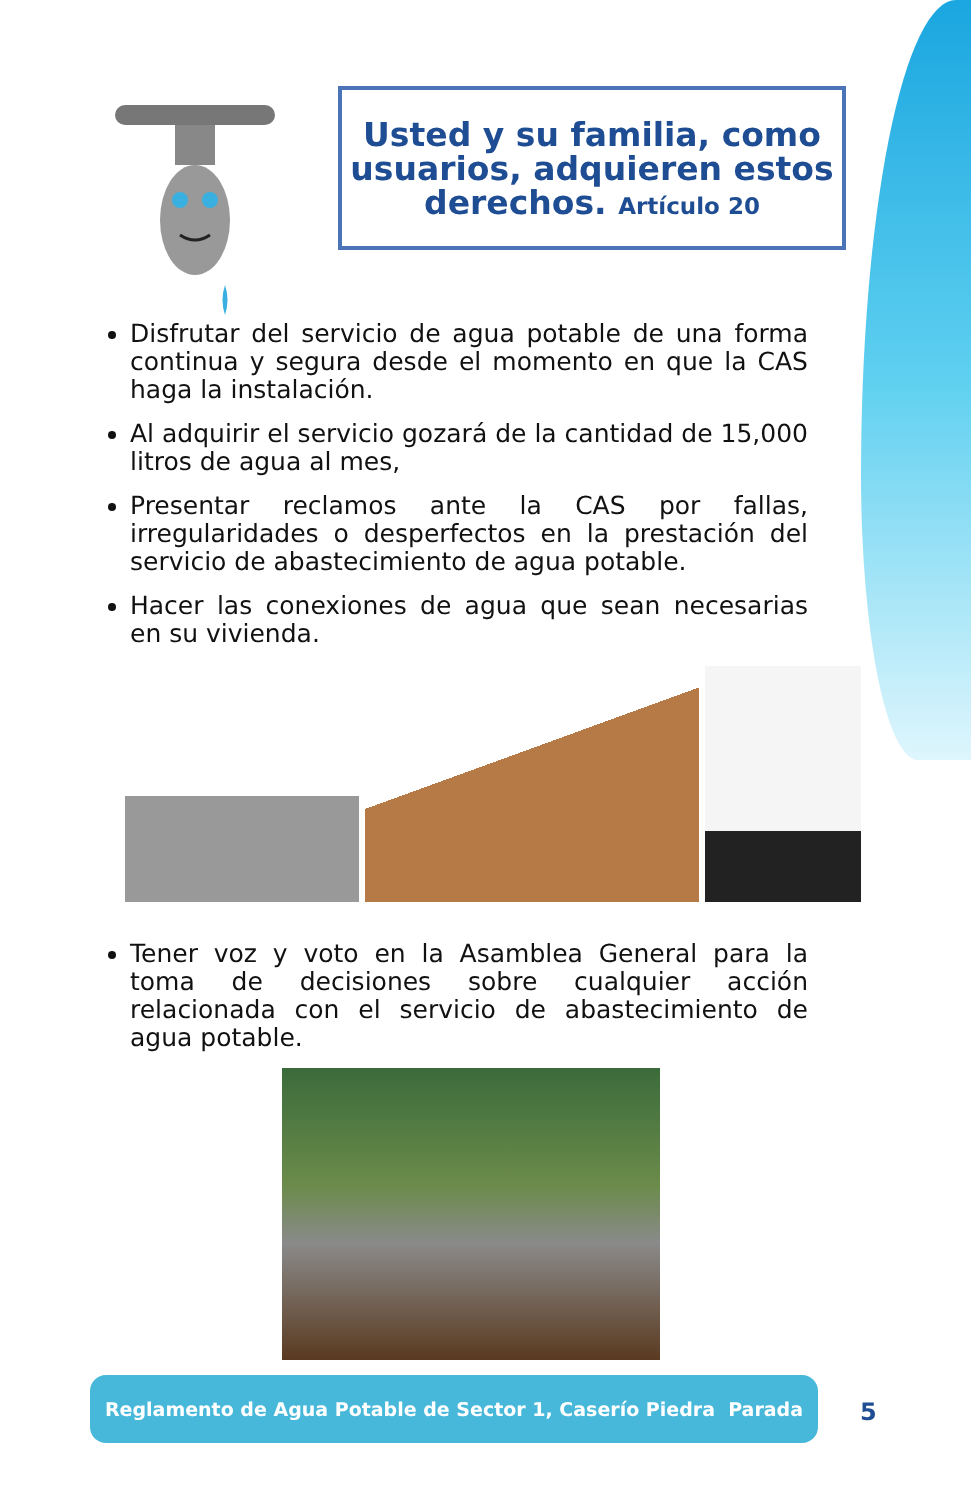Usted y su familia, como usuarios, adquieren estos derechos. Artículo 20
Disfrutar del servicio de agua potable de una forma continua y segura desde el momento en que la CAS haga la instalación.
Al adquirir el servicio gozará de la cantidad de 15,000 litros de agua al mes,
Presentar reclamos ante la CAS por fallas, irregularidades o desperfectos en la prestación del servicio de abastecimiento de agua potable.
Hacer las conexiones de agua que sean necesarias en su vivienda.
Tener voz y voto en la Asamblea General para la toma de decisiones sobre cualquier acción relacionada con el servicio de abastecimiento de agua potable.
Reglamento de Agua Potable de Sector 1, Caserío Piedra Parada
5